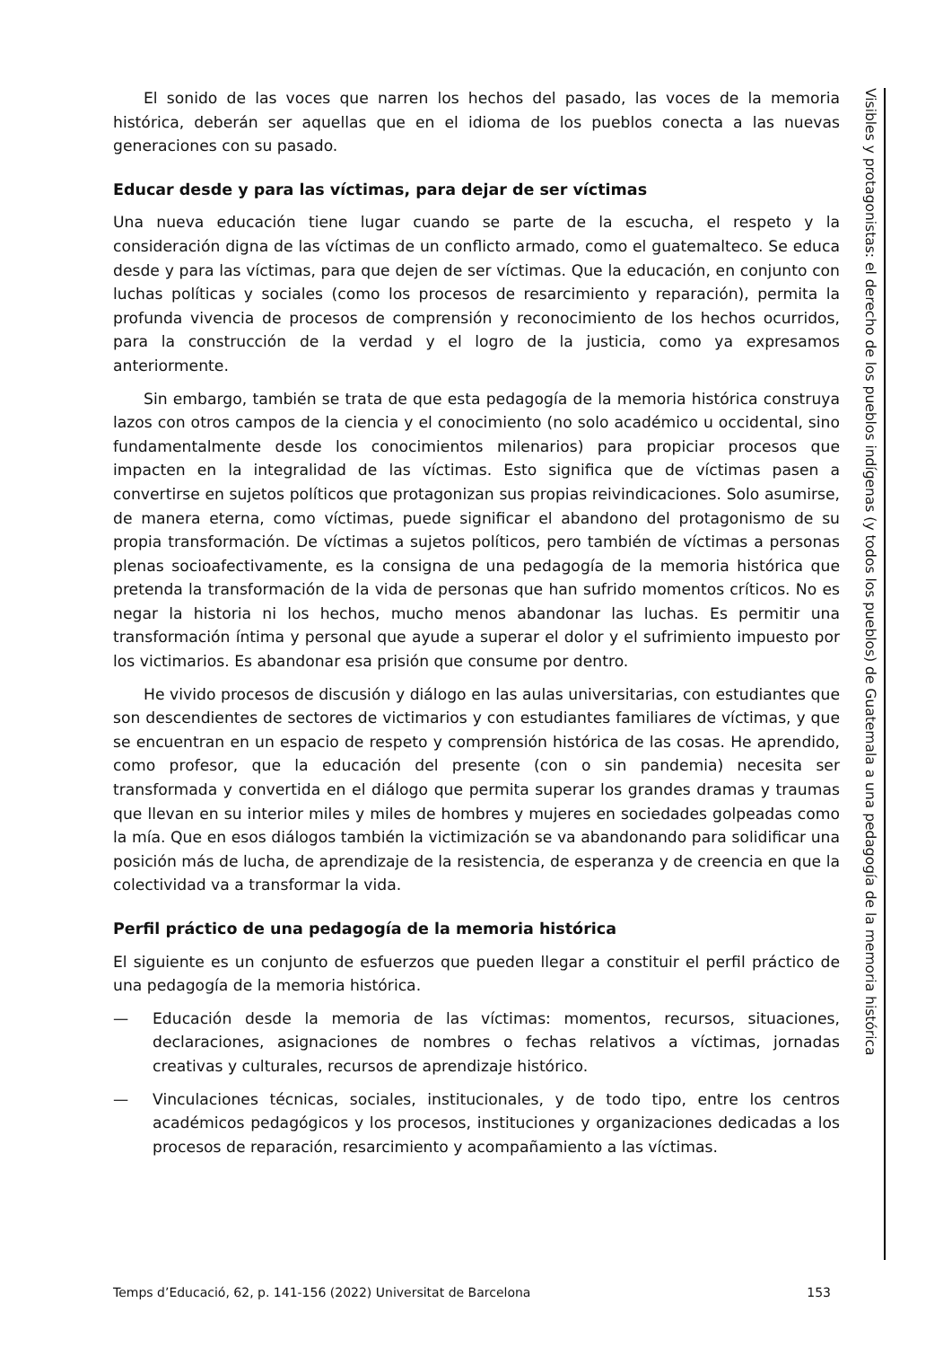El sonido de las voces que narren los hechos del pasado, las voces de la memoria histórica, deberán ser aquellas que en el idioma de los pueblos conecta a las nuevas generaciones con su pasado.
Educar desde y para las víctimas, para dejar de ser víctimas
Una nueva educación tiene lugar cuando se parte de la escucha, el respeto y la consideración digna de las víctimas de un conflicto armado, como el guatemalteco. Se educa desde y para las víctimas, para que dejen de ser víctimas. Que la educación, en conjunto con luchas políticas y sociales (como los procesos de resarcimiento y reparación), permita la profunda vivencia de procesos de comprensión y reconocimiento de los hechos ocurridos, para la construcción de la verdad y el logro de la justicia, como ya expresamos anteriormente.
Sin embargo, también se trata de que esta pedagogía de la memoria histórica construya lazos con otros campos de la ciencia y el conocimiento (no solo académico u occidental, sino fundamentalmente desde los conocimientos milenarios) para propiciar procesos que impacten en la integralidad de las víctimas. Esto significa que de víctimas pasen a convertirse en sujetos políticos que protagonizan sus propias reivindicaciones. Solo asumirse, de manera eterna, como víctimas, puede significar el abandono del protagonismo de su propia transformación. De víctimas a sujetos políticos, pero también de víctimas a personas plenas socioafectivamente, es la consigna de una pedagogía de la memoria histórica que pretenda la transformación de la vida de personas que han sufrido momentos críticos. No es negar la historia ni los hechos, mucho menos abandonar las luchas. Es permitir una transformación íntima y personal que ayude a superar el dolor y el sufrimiento impuesto por los victimarios. Es abandonar esa prisión que consume por dentro.
He vivido procesos de discusión y diálogo en las aulas universitarias, con estudiantes que son descendientes de sectores de victimarios y con estudiantes familiares de víctimas, y que se encuentran en un espacio de respeto y comprensión histórica de las cosas. He aprendido, como profesor, que la educación del presente (con o sin pandemia) necesita ser transformada y convertida en el diálogo que permita superar los grandes dramas y traumas que llevan en su interior miles y miles de hombres y mujeres en sociedades golpeadas como la mía. Que en esos diálogos también la victimización se va abandonando para solidificar una posición más de lucha, de aprendizaje de la resistencia, de esperanza y de creencia en que la colectividad va a transformar la vida.
Perfil práctico de una pedagogía de la memoria histórica
El siguiente es un conjunto de esfuerzos que pueden llegar a constituir el perfil práctico de una pedagogía de la memoria histórica.
— Educación desde la memoria de las víctimas: momentos, recursos, situaciones, declaraciones, asignaciones de nombres o fechas relativos a víctimas, jornadas creativas y culturales, recursos de aprendizaje histórico.
— Vinculaciones técnicas, sociales, institucionales, y de todo tipo, entre los centros académicos pedagógicos y los procesos, instituciones y organizaciones dedicadas a los procesos de reparación, resarcimiento y acompañamiento a las víctimas.
Visibles y protagonistas: el derecho de los pueblos indígenas (y todos los pueblos) de Guatemala a una pedagogía de la memoria histórica
Temps d’Educació, 62, p. 141-156 (2022) Universitat de Barcelona 153